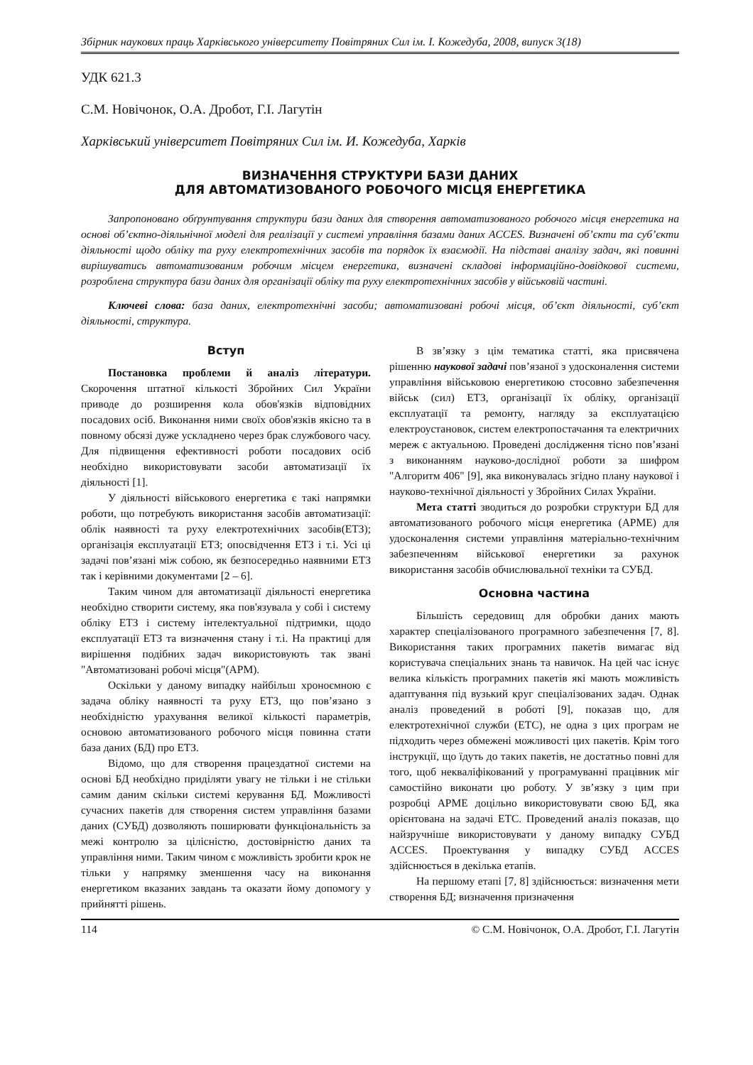Збірник наукових праць Харківського університету Повітряних Сил ім. І. Кожедуба, 2008, випуск 3(18)
УДК 621.3
С.М. Новічонок, О.А. Дробот, Г.І. Лагутін
Харківський університет Повітряних Сил ім. И. Кожедуба, Харків
ВИЗНАЧЕННЯ СТРУКТУРИ БАЗИ ДАНИХ
ДЛЯ АВТОМАТИЗОВАНОГО РОБОЧОГО МІСЦЯ ЕНЕРГЕТИКА
Запропоновано обґрунтування структури бази даних для створення автоматизованого робочого місця енергетика на основі об’єктно-діяльнічної моделі для реалізації у системі управління базами даних ACCES. Визначені об’єкти та суб’єкти діяльності щодо обліку та руху електротехнічних засобів та порядок їх взаємодії. На підставі аналізу задач, які повинні вирішуватись автоматизованим робочим місцем енергетика, визначені складові інформаційно-довідкової системи, розроблена структура бази даних для організації обліку та руху електротехнічних засобів у військовій частині.
Ключеві слова: база даних, електротехнічні засоби; автоматизовані робочі місця, об’єкт діяльності, суб’єкт діяльності, структура.
Вступ
Постановка проблеми й аналіз літератури. Скорочення штатної кількості Збройних Сил України приводе до розширення кола обов'язків відповідних посадових осіб. Виконання ними своїх обов'язків якісно та в повному обсязі дуже ускладнено через брак службового часу. Для підвищення ефективності роботи посадових осіб необхідно використовувати засоби автоматизації їх діяльності [1].
У діяльності військового енергетика є такі напрямки роботи, що потребують використання засобів автоматизації: облік наявності та руху електротехнічних засобів(ЕТЗ); організація експлуатації ЕТЗ; опосвідчення ЕТЗ і т.і. Усі ці задачі пов’язані між собою, як безпосередньо наявними ЕТЗ так і керівними документами [2 – 6].
Таким чином для автоматизації діяльності енергетика необхідно створити систему, яка пов'язувала у собі і систему обліку ЕТЗ і систему інтелектуальної підтримки, щодо експлуатації ЕТЗ та визначення стану і т.і. На практиці для вирішення подібних задач використовують так звані "Автоматизовані робочі місця"(АРМ).
Оскільки у даному випадку найбільш хроноємною є задача обліку наявності та руху ЕТЗ, що пов’язано з необхідністю урахування великої кількості параметрів, основою автоматизованого робочого місця повинна стати база даних (БД) про ЕТЗ.
Відомо, що для створення працездатної системи на основі БД необхідно приділяти увагу не тільки і не стільки самим даним скільки системі керування БД. Можливості сучасних пакетів для створення систем управління базами даних (СУБД) дозволяють поширювати функціональність за межі контролю за цілісністю, достовірністю даних та управління ними. Таким чином є можливість зробити крок не тільки у напрямку зменшення часу на виконання енергетиком вказаних завдань та оказати йому допомогу у прийнятті рішень.
В зв’язку з цім тематика статті, яка присвячена рішенню наукової задачі пов’язаної з удосконалення системи управління військовою енергетикою стосовно забезпечення військ (сил) ЕТЗ, організації їх обліку, організації експлуатації та ремонту, нагляду за експлуатацією електроустановок, систем електропостачання та електричних мереж є актуальною. Проведені дослідження тісно пов’язані з виконанням науково-дослідної роботи за шифром "Алгоритм 406" [9], яка виконувалась згідно плану наукової і науково-технічної діяльності у Збройних Силах України.
Мета статті зводиться до розробки структури БД для автоматизованого робочого місця енергетика (АРМЕ) для удосконалення системи управління матеріально-технічним забезпеченням військової енергетики за рахунок використання засобів обчислювальної техніки та СУБД.
Основна частина
Більшість середовищ для обробки даних мають характер спеціалізованого програмного забезпечення [7, 8]. Використання таких програмних пакетів вимагає від користувача спеціальних знань та навичок. На цей час існує велика кількість програмних пакетів які мають можливість адаптування під вузький круг спеціалізованих задач. Однак аналіз проведений в роботі [9], показав що, для електротехнічної служби (ЕТС), не одна з цих програм не підходить через обмежені можливості цих пакетів. Крім того інструкції, що їдуть до таких пакетів, не достатньо повні для того, щоб некваліфікований у програмуванні працівник міг самостійно виконати цю роботу. У зв’язку з цим при розробці АРМЕ доцільно використовувати свою БД, яка орієнтована на задачі ЕТС. Проведений аналіз показав, що найзручніше використовувати у даному випадку СУБД ACCES. Проектування у випадку СУБД ACCES здійснюється в декілька етапів.
На першому етапі [7, 8] здійснюється: визначення мети створення БД; визначення призначення
114 © С.М. Новічонок, О.А. Дробот, Г.І. Лагутін